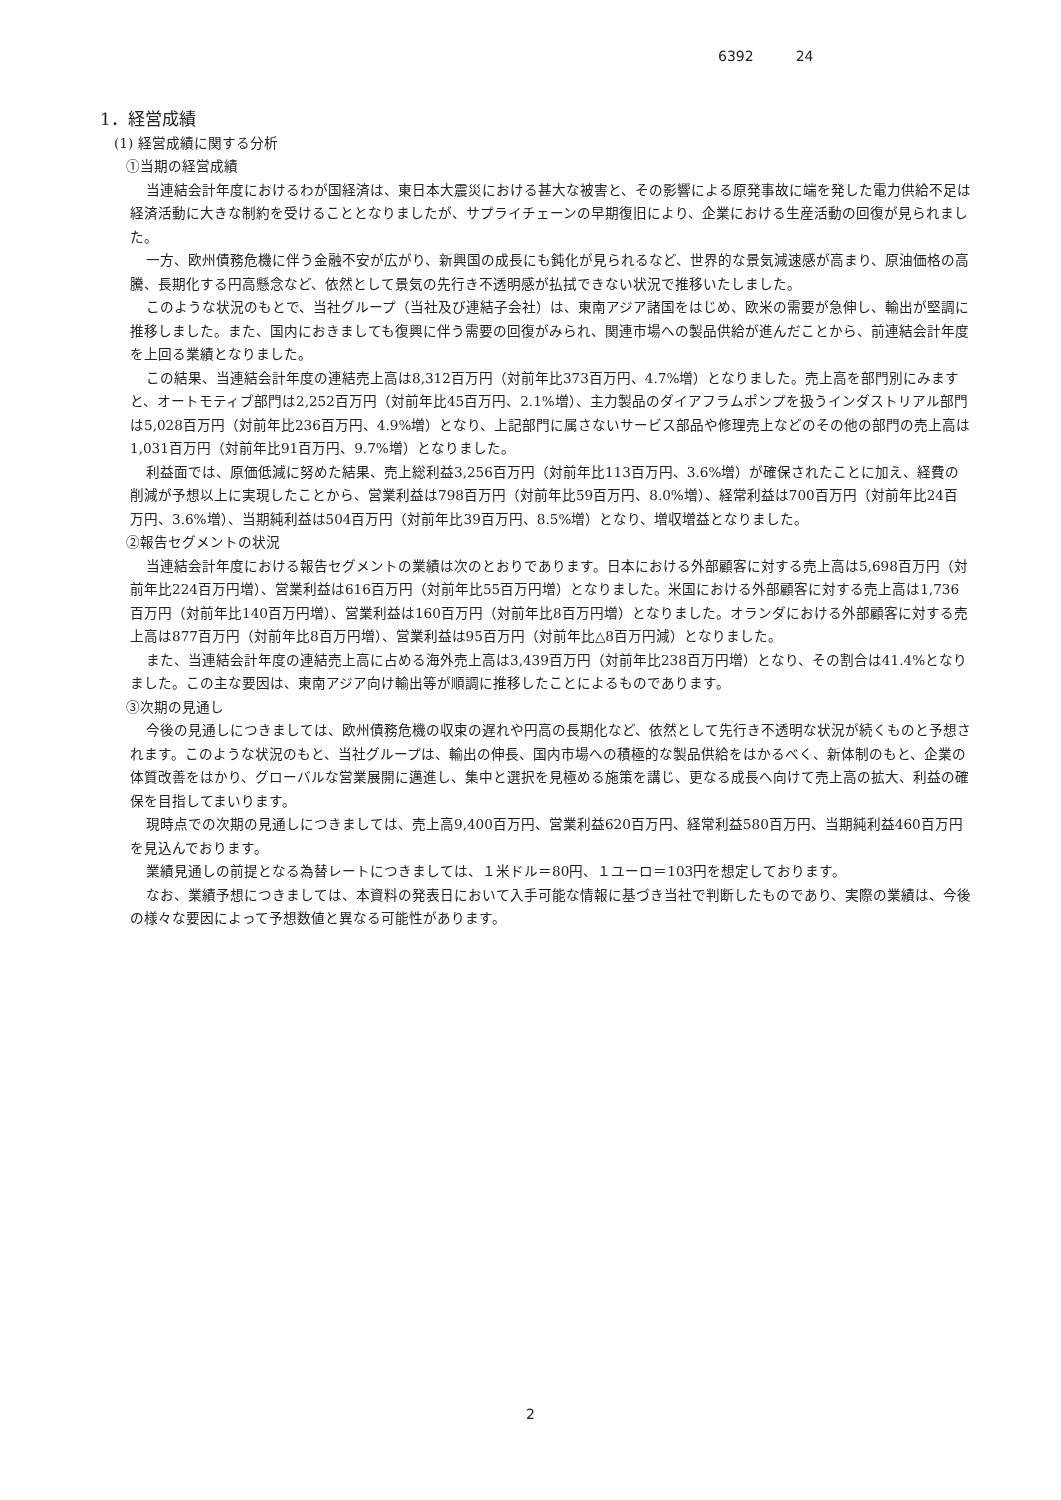6392 24
1．経営成績
(1) 経営成績に関する分析
①当期の経営成績
当連結会計年度におけるわが国経済は、東日本大震災における甚大な被害と、その影響による原発事故に端を発した電力供給不足は経済活動に大きな制約を受けることとなりましたが、サプライチェーンの早期復旧により、企業における生産活動の回復が見られました。
一方、欧州債務危機に伴う金融不安が広がり、新興国の成長にも鈍化が見られるなど、世界的な景気減速感が高まり、原油価格の高騰、長期化する円高懸念など、依然として景気の先行き不透明感が払拭できない状況で推移いたしました。
このような状況のもとで、当社グループ（当社及び連結子会社）は、東南アジア諸国をはじめ、欧米の需要が急伸し、輸出が堅調に推移しました。また、国内におきましても復興に伴う需要の回復がみられ、関連市場への製品供給が進んだことから、前連結会計年度を上回る業績となりました。
この結果、当連結会計年度の連結売上高は8,312百万円（対前年比373百万円、4.7%増）となりました。売上高を部門別にみますと、オートモティブ部門は2,252百万円（対前年比45百万円、2.1%増）、主力製品のダイアフラムポンプを扱うインダストリアル部門は5,028百万円（対前年比236百万円、4.9%増）となり、上記部門に属さないサービス部品や修理売上などのその他の部門の売上高は1,031百万円（対前年比91百万円、9.7%増）となりました。
利益面では、原価低減に努めた結果、売上総利益3,256百万円（対前年比113百万円、3.6%増）が確保されたことに加え、経費の削減が予想以上に実現したことから、営業利益は798百万円（対前年比59百万円、8.0%増）、経常利益は700百万円（対前年比24百万円、3.6%増）、当期純利益は504百万円（対前年比39百万円、8.5%増）となり、増収増益となりました。
②報告セグメントの状況
当連結会計年度における報告セグメントの業績は次のとおりであります。日本における外部顧客に対する売上高は5,698百万円（対前年比224百万円増）、営業利益は616百万円（対前年比55百万円増）となりました。米国における外部顧客に対する売上高は1,736百万円（対前年比140百万円増）、営業利益は160百万円（対前年比8百万円増）となりました。オランダにおける外部顧客に対する売上高は877百万円（対前年比8百万円増）、営業利益は95百万円（対前年比△8百万円減）となりました。
また、当連結会計年度の連結売上高に占める海外売上高は3,439百万円（対前年比238百万円増）となり、その割合は41.4%となりました。この主な要因は、東南アジア向け輸出等が順調に推移したことによるものであります。
③次期の見通し
今後の見通しにつきましては、欧州債務危機の収束の遅れや円高の長期化など、依然として先行き不透明な状況が続くものと予想されます。このような状況のもと、当社グループは、輸出の伸長、国内市場への積極的な製品供給をはかるべく、新体制のもと、企業の体質改善をはかり、グローバルな営業展開に邁進し、集中と選択を見極める施策を講じ、更なる成長へ向けて売上高の拡大、利益の確保を目指してまいります。
現時点での次期の見通しにつきましては、売上高9,400百万円、営業利益620百万円、経常利益580百万円、当期純利益460百万円を見込んでおります。
業績見通しの前提となる為替レートにつきましては、１米ドル＝80円、１ユーロ＝103円を想定しております。
なお、業績予想につきましては、本資料の発表日において入手可能な情報に基づき当社で判断したものであり、実際の業績は、今後の様々な要因によって予想数値と異なる可能性があります。
2